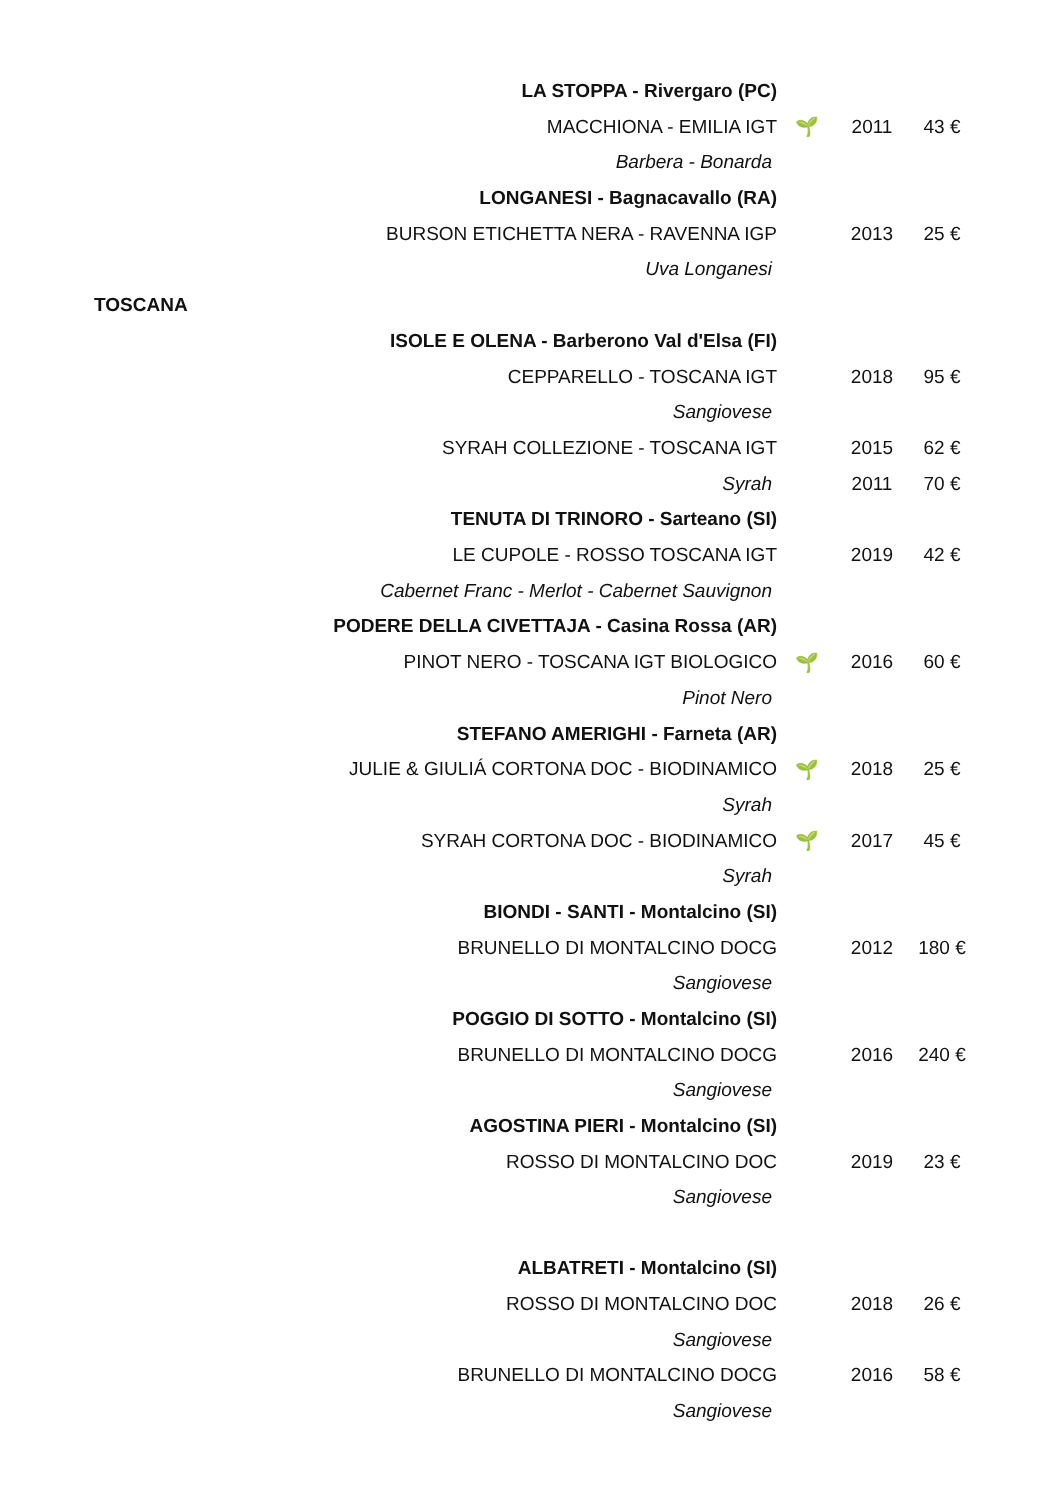| LA STOPPA - Rivergaro (PC) | | | |
| MACCHIONA - EMILIA IGT | 🌱 | 2011 | 43 € |
| Barbera - Bonarda | | | |
| LONGANESI - Bagnacavallo (RA) | | | |
| BURSON ETICHETTA NERA - RAVENNA IGP | | 2013 | 25 € |
| Uva Longanesi | | | |
TOSCANA
| ISOLE E OLENA - Barberono Val d'Elsa (FI) | | | |
| CEPPARELLO - TOSCANA IGT | | 2018 | 95 € |
| Sangiovese | | | |
| SYRAH COLLEZIONE - TOSCANA IGT | | 2015 | 62 € |
| Syrah | | 2011 | 70 € |
| TENUTA DI TRINORO - Sarteano (SI) | | | |
| LE CUPOLE - ROSSO TOSCANA IGT | | 2019 | 42 € |
| Cabernet Franc - Merlot - Cabernet Sauvignon | | | |
| PODERE DELLA CIVETTAJA - Casina Rossa (AR) | | | |
| PINOT NERO - TOSCANA IGT BIOLOGICO | 🌱 | 2016 | 60 € |
| Pinot Nero | | | |
| STEFANO AMERIGHI - Farneta (AR) | | | |
| JULIE & GIULIÁ CORTONA DOC - BIODINAMICO | 🌱 | 2018 | 25 € |
| Syrah | | | |
| SYRAH CORTONA DOC - BIODINAMICO | 🌱 | 2017 | 45 € |
| Syrah | | | |
| BIONDI - SANTI - Montalcino (SI) | | | |
| BRUNELLO DI MONTALCINO DOCG | | 2012 | 180 € |
| Sangiovese | | | |
| POGGIO DI SOTTO - Montalcino (SI) | | | |
| BRUNELLO DI MONTALCINO DOCG | | 2016 | 240 € |
| Sangiovese | | | |
| AGOSTINA PIERI - Montalcino (SI) | | | |
| ROSSO DI MONTALCINO DOC | | 2019 | 23 € |
| Sangiovese | | | |
| ALBATRETI - Montalcino (SI) | | | |
| ROSSO DI MONTALCINO DOC | | 2018 | 26 € |
| Sangiovese | | | |
| BRUNELLO DI MONTALCINO DOCG | | 2016 | 58 € |
| Sangiovese | | | |